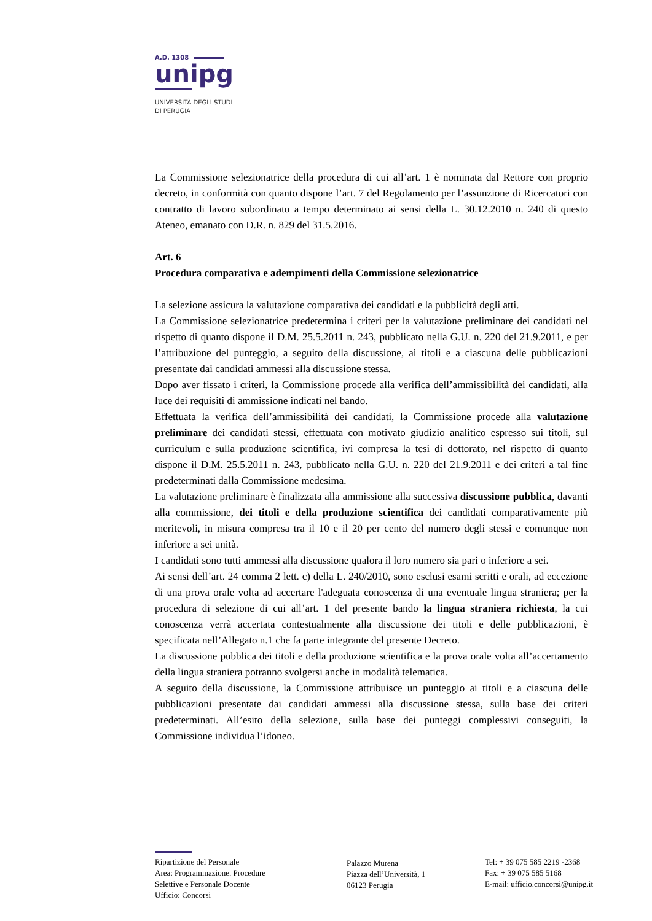A.D. 1308
unipg
UNIVERSITÀ DEGLI STUDI
DI PERUGIA
La Commissione selezionatrice della procedura di cui all’art. 1 è nominata dal Rettore con proprio decreto, in conformità con quanto dispone l’art. 7 del Regolamento per l’assunzione di Ricercatori con contratto di lavoro subordinato a tempo determinato ai sensi della L. 30.12.2010 n. 240 di questo Ateneo, emanato con D.R. n. 829 del 31.5.2016.
Art. 6
Procedura comparativa e adempimenti della Commissione selezionatrice
La selezione assicura la valutazione comparativa dei candidati e la pubblicità degli atti.
La Commissione selezionatrice predetermina i criteri per la valutazione preliminare dei candidati nel rispetto di quanto dispone il D.M. 25.5.2011 n. 243, pubblicato nella G.U. n. 220 del 21.9.2011, e per l’attribuzione del punteggio, a seguito della discussione, ai titoli e a ciascuna delle pubblicazioni presentate dai candidati ammessi alla discussione stessa.
Dopo aver fissato i criteri, la Commissione procede alla verifica dell’ammissibilità dei candidati, alla luce dei requisiti di ammissione indicati nel bando.
Effettuata la verifica dell’ammissibilità dei candidati, la Commissione procede alla valutazione preliminare dei candidati stessi, effettuata con motivato giudizio analitico espresso sui titoli, sul curriculum e sulla produzione scientifica, ivi compresa la tesi di dottorato, nel rispetto di quanto dispone il D.M. 25.5.2011 n. 243, pubblicato nella G.U. n. 220 del 21.9.2011 e dei criteri a tal fine predeterminati dalla Commissione medesima.
La valutazione preliminare è finalizzata alla ammissione alla successiva discussione pubblica, davanti alla commissione, dei titoli e della produzione scientifica dei candidati comparativamente più meritevoli, in misura compresa tra il 10 e il 20 per cento del numero degli stessi e comunque non inferiore a sei unità.
I candidati sono tutti ammessi alla discussione qualora il loro numero sia pari o inferiore a sei.
Ai sensi dell’art. 24 comma 2 lett. c) della L. 240/2010, sono esclusi esami scritti e orali, ad eccezione di una prova orale volta ad accertare l'adeguata conoscenza di una eventuale lingua straniera; per la procedura di selezione di cui all’art. 1 del presente bando la lingua straniera richiesta, la cui conoscenza verrà accertata contestualmente alla discussione dei titoli e delle pubblicazioni, è specificata nell’Allegato n.1 che fa parte integrante del presente Decreto.
La discussione pubblica dei titoli e della produzione scientifica e la prova orale volta all’accertamento della lingua straniera potranno svolgersi anche in modalità telematica.
A seguito della discussione, la Commissione attribuisce un punteggio ai titoli e a ciascuna delle pubblicazioni presentate dai candidati ammessi alla discussione stessa, sulla base dei criteri predeterminati. All’esito della selezione, sulla base dei punteggi complessivi conseguiti, la Commissione individua l’idoneo.
Ripartizione del Personale
Area: Programmazione. Procedure
Selettive e Personale Docente
Ufficio: Concorsi
Palazzo Murena
Piazza dell’Università, 1
06123 Perugia
Tel: + 39 075 585 2219 -2368
Fax: + 39 075 585 5168
E-mail: ufficio.concorsi@unipg.it